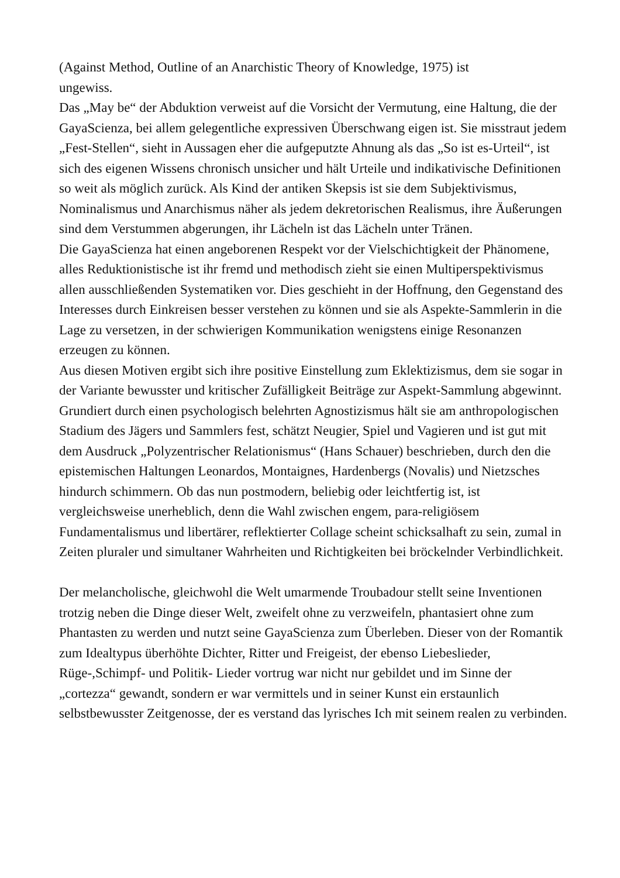(Against Method, Outline of an Anarchistic Theory of Knowledge, 1975) ist
ungewiss.
Das „May be“ der Abduktion verweist auf die Vorsicht der Vermutung, eine Haltung, die der GayaScienza, bei allem gelegentliche expressiven Überschwang eigen ist. Sie misstraut jedem „Fest-Stellen“, sieht in Aussagen eher die aufgeputzte Ahnung als das „So ist es-Urteil“, ist sich des eigenen Wissens chronisch unsicher und hält Urteile und indikativische Definitionen so weit als möglich zurück. Als Kind der antiken Skepsis ist sie dem Subjektivismus, Nominalismus und Anarchismus näher als jedem dekretorischen Realismus, ihre Äußerungen sind dem Verstummen abgerungen, ihr Lächeln ist das Lächeln unter Tränen.
Die GayaScienza hat einen angeborenen Respekt vor der Vielschichtigkeit der Phänomene, alles Reduktionistische ist ihr fremd und methodisch zieht sie einen Multiperspektivismus allen ausschließenden Systematiken vor. Dies geschieht in der Hoffnung, den Gegenstand des Interesses durch Einkreisen besser verstehen zu können und sie als Aspekte-Sammlerin in die Lage zu versetzen, in der schwierigen Kommunikation wenigstens einige Resonanzen erzeugen zu können.
Aus diesen Motiven ergibt sich ihre positive Einstellung zum Eklektizismus, dem sie sogar in der Variante bewusster und kritischer Zufälligkeit Beiträge zur Aspekt-Sammlung abgewinnt. Grundiert durch einen psychologisch belehrten Agnostizismus hält sie am anthropologischen Stadium des Jägers und Sammlers fest, schätzt Neugier, Spiel und Vagieren und ist gut mit dem Ausdruck „Polyzentrischer Relationismus“ (Hans Schauer) beschrieben, durch den die epistemischen Haltungen Leonardos, Montaignes, Hardenbergs (Novalis) und Nietzsches hindurch schimmern. Ob das nun postmodern, beliebig oder leichtfertig ist, ist vergleichsweise unerheblich, denn die Wahl zwischen engem, para-religiösem Fundamentalismus und libertärer, reflektierter Collage scheint schicksalhaft zu sein, zumal in Zeiten pluraler und simultaner Wahrheiten und Richtigkeiten bei bröckelnder Verbindlichkeit.
Der melancholische, gleichwohl die Welt umarmende Troubadour stellt seine Inventionen trotzig neben die Dinge dieser Welt, zweifelt ohne zu verzweifeln, phantasiert ohne zum Phantasten zu werden und nutzt seine GayaScienza zum Überleben. Dieser von der Romantik zum Idealtypus überhöhte Dichter, Ritter und Freigeist, der ebenso Liebeslieder, Rüge-,Schimpf- und Politik- Lieder vortrug war nicht nur gebildet und im Sinne der „cortezza“ gewandt, sondern er war vermittels und in seiner Kunst ein erstaunlich selbstbewusster Zeitgenosse, der es verstand das lyrisches Ich mit seinem realen zu verbinden.